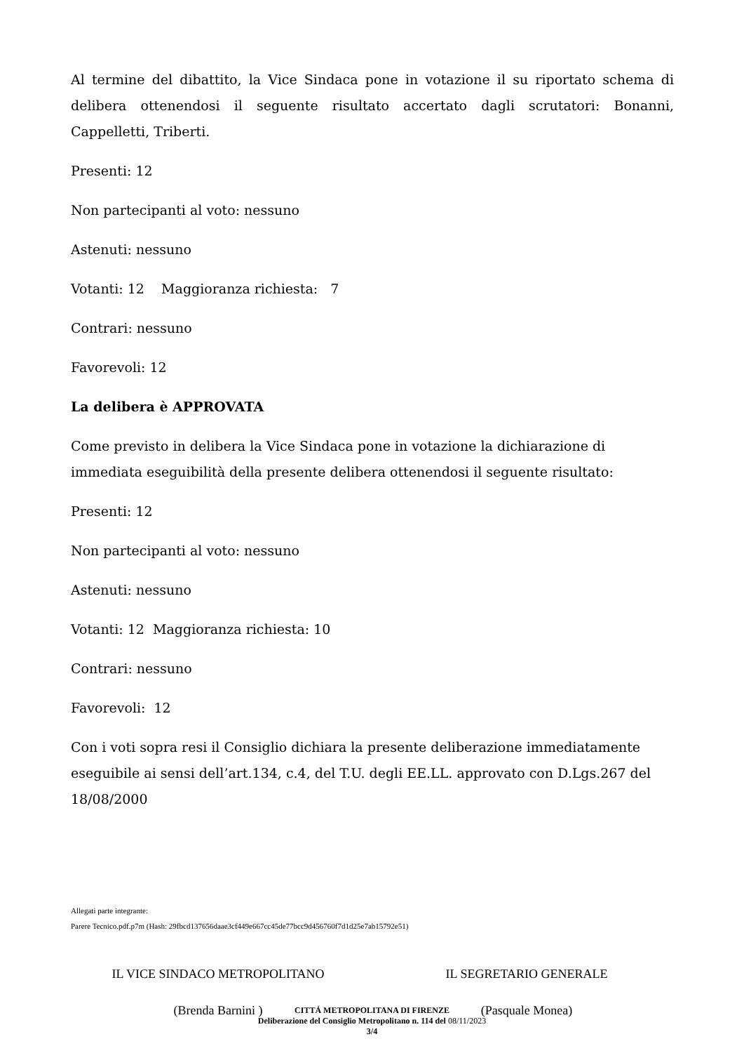Al termine del dibattito, la Vice Sindaca pone in votazione il su riportato schema di delibera ottenendosi il seguente risultato accertato dagli scrutatori: Bonanni, Cappelletti, Triberti.
Presenti: 12
Non partecipanti al voto: nessuno
Astenuti: nessuno
Votanti: 12 Maggioranza richiesta: 7
Contrari: nessuno
Favorevoli: 12
La delibera è APPROVATA
Come previsto in delibera la Vice Sindaca pone in votazione la dichiarazione di immediata eseguibilità della presente delibera ottenendosi il seguente risultato:
Presenti: 12
Non partecipanti al voto: nessuno
Astenuti: nessuno
Votanti: 12 Maggioranza richiesta: 10
Contrari: nessuno
Favorevoli: 12
Con i voti sopra resi il Consiglio dichiara la presente deliberazione immediatamente eseguibile ai sensi dell’art.134, c.4, del T.U. degli EE.LL. approvato con D.Lgs.267 del 18/08/2000
Allegati parte integrante:
Parere Tecnico.pdf.p7m (Hash: 29fbcd137656daae3cf449e667cc45de77bcc9d456760f7d1d25e7ab15792e51)
IL VICE SINDACO METROPOLITANO
(Brenda Barnini )
IL SEGRETARIO GENERALE
(Pasquale Monea)
CITTÁ METROPOLITANA DI FIRENZE
Deliberazione del Consiglio Metropolitano n. 114 del 08/11/2023
3/4